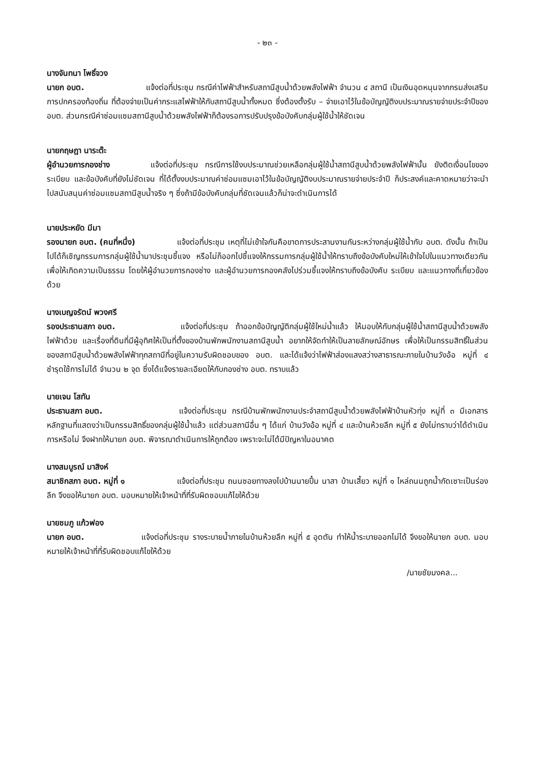- ๒๓ -
นางจันทนา โพธิ์จวง
นายก อบต. แจ้งต่อที่ประชุม กรณีค่าไฟฟ้าสำหรับสถานีสูบน้ำด้วยพลังไฟฟ้า จำนวน ๔ สถานี เป็นเงินอุดหนุนจากกรมส่งเสริมการปกครองท้องถิ่น ที่ต้องจ่ายเป็นค่ากระแสไฟฟ้าให้กับสถานีสูบน้ำทั้งหมด ซึ่งต้องตั้งรับ – จ่ายเอาไว้ในข้อบัญญัติงบประมาณรายจ่ายประจำปีของ อบต. ส่วนกรณีค่าซ่อมแซมสถานีสูบน้ำด้วยพลังไฟฟ้าก็ต้องรอการปรับปรุงข้อบังคับกลุ่มผู้ใช้น้ำให้ชัดเจน
นายกฤษฎา นาระต๊ะ
ผู้อำนวยการกองช่าง แจ้งต่อที่ประชุม กรณีการใช้งบประมาณช่วยเหลือกลุ่มผู้ใช้น้ำสถานีสูบน้ำด้วยพลังไฟฟ้านั้น ยังติดเงื่อนไขของระเบียบ และข้อบังคับที่ยังไม่ชัดเจน ที่ได้ตั้งงบประมาณค่าซ่อมแซมเอาไว้ในข้อบัญญัติงบประมาณรายจ่ายประจำปี ก็ประสงค์และคาดหมายว่าจะนำไปสนับสนุนค่าซ่อมแซมสถานีสูบน้ำจริง ๆ ซึ่งถ้ามีข้อบังคับกลุ่มที่ชัดเจนแล้วก็น่าจะดำเนินการได้
นายประหยัด มีมา
รองนายก อบต. (คนที่หนึ่ง) แจ้งต่อที่ประชุม เหตุที่ไม่เข้าใจกันคือขาดการประสานงานกันระหว่างกลุ่มผู้ใช้น้ำกับ อบต. ดังนั้น ถ้าเป็นไปได้ก็เชิญกรรมการกลุ่มผู้ใช้น้ำมาประชุมชี้แจง หรือไม่ก็ออกไปชี้แจงให้กรรมการกลุ่มผู้ใช้น้ำให้ทราบถึงข้อบังคับใหม่ให้เข้าใจไปในแนวทางเดียวกัน เพื่อให้เกิดความเป็นธรรม โดยให้ผู้อำนวยการกองช่าง และผู้อำนวยการกองคลังไปร่วมชี้แจงให้ทราบถึงข้อบังคับ ระเบียบ และแนวทางที่เกี่ยวข้องด้วย
นางเบญจรัตน์ พวงศรี
รองประธานสภา อบต. แจ้งต่อที่ประชุม ถ้าออกข้อบัญญัติกลุ่มผู้ใช้ใหม่น้ำแล้ว ให้มอบให้กับกลุ่มผู้ใช้น้ำสถานีสูบน้ำด้วยพลังไฟฟ้าด้วย และเรื่องที่ดินที่มีผู้อุทิศให้เป็นที่ตั้งของบ้านพักพนักงานสถานีสูบน้ำ อยากให้จัดทำให้เป็นลายลักษณ์อักษร เพื่อให้เป็นกรรมสิทธิ์ในส่วนของสถานีสูบน้ำด้วยพลังไฟฟ้าทุกสถานีที่อยู่ในความรับผิดชอบของ อบต. และได้แจ้งว่าไฟฟ้าส่องแสงสว่างสาธารณะภายในบ้านวังอ้อ หมู่ที่ ๔ ชำรุดใช้การไม่ได้ จำนวน ๒ จุด ซึ่งได้แจ้งรายละเอียดให้กับกองช่าง อบต. ทราบแล้ว
นายเจน โสทัน
ประธานสภา อบต. แจ้งต่อที่ประชุม กรณีบ้านพักพนักงานประจำสถานีสูบน้ำด้วยพลังไฟฟ้าบ้านหัวทุ่ง หมู่ที่ ๓ มีเอกสารหลักฐานที่แสดงว่าเป็นกรรมสิทธิ์ของกลุ่มผู้ใช้น้ำแล้ว แต่ส่วนสถานีอื่น ๆ ได้แก่ บ้านวังอ้อ หมู่ที่ ๔ และบ้านห้วยลึก หมู่ที่ ๕ ยังไม่ทราบว่าได้ดำเนินการหรือไม่ จึงฝากให้นายก อบต. พิจารณาดำเนินการให้ถูกต้อง เพราะจะไม่ได้มีปัญหาในอนาคต
นางสมบูรณ์ มาสิงห์
สมาชิกสภา อบต. หมู่ที่ ๑ แจ้งต่อที่ประชุม ถนนซอยทางลงไปบ้านนายปึ้ม นาสา บ้านเสี้ยว หมู่ที่ ๑ ไหล่ถนนถูกน้ำกัดเซาะเป็นร่องลึก จึงขอให้นายก อบต. มอบหมายให้เจ้าหน้าที่ที่รับผิดชอบแก้ไขให้ด้วย
นายชมภู แก้วฟอง
นายก อบต. แจ้งต่อที่ประชุม รางระบายน้ำภายในบ้านห้วยลึก หมู่ที่ ๕ อุดตัน ทำให้น้ำระบายออกไม่ได้ จึงขอให้นายก อบต. มอบหมายให้เจ้าหน้าที่ที่รับผิดชอบแก้ไขให้ด้วย
/นายชัยมงคล...